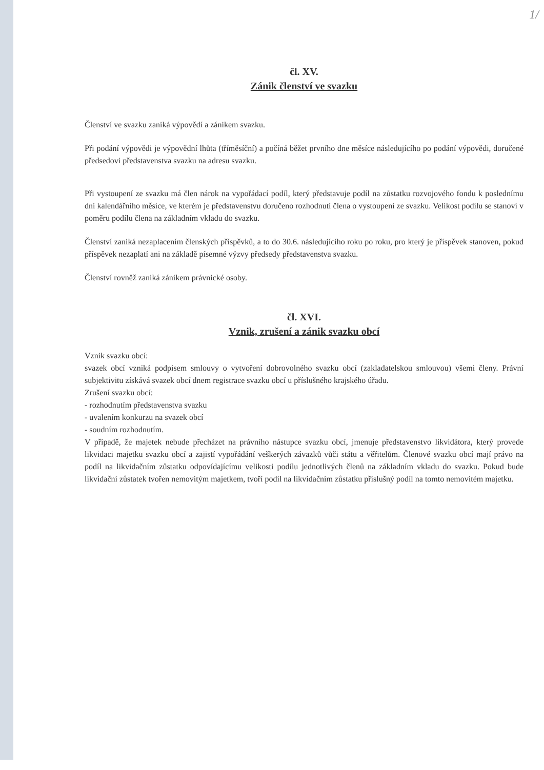1/
čl. XV.
Zánik členství ve svazku
Členství ve svazku zaniká výpovědí a zánikem svazku.
Při podání výpovědi je výpovědní lhůta (tříměsíční) a počíná běžet prvního dne měsíce následujícího po podání výpovědi, doručené předsedovi představenstva svazku na adresu svazku.
Při vystoupení ze svazku má člen nárok na vypořádací podíl, který představuje podíl na zůstatku rozvojového fondu k poslednímu dni kalendářního měsíce, ve kterém je představenstvu doručeno rozhodnutí člena o vystoupení ze svazku. Velikost podílu se stanoví v poměru podílu člena na základním vkladu do svazku.
Členství zaniká nezaplacením členských příspěvků, a to do 30.6. následujícího roku po roku, pro který je příspěvek stanoven, pokud příspěvek nezaplatí ani na základě písemné výzvy předsedy představenstva svazku.
Členství rovněž zaniká zánikem právnické osoby.
čl. XVI.
Vznik, zrušení a zánik svazku obcí
Vznik svazku obcí:
svazek obcí vzniká podpisem smlouvy o vytvoření dobrovolného svazku obcí (zakladatelskou smlouvou) všemi členy. Právní subjektivitu získává svazek obcí dnem registrace svazku obcí u příslušného krajského úřadu.
Zrušení svazku obcí:
- rozhodnutím představenstva svazku
- uvalením konkurzu na svazek obcí
- soudním rozhodnutím.
V případě, že majetek nebude přecházet na právního nástupce svazku obcí, jmenuje představenstvo likvidátora, který provede likvidaci majetku svazku obcí a zajistí vypořádání veškerých závazků vůči státu a věřitelům. Členové svazku obcí mají právo na podíl na likvidačním zůstatku odpovídajícímu velikosti podílu jednotlivých členů na základním vkladu do svazku. Pokud bude likvidační zůstatek tvořen nemovitým majetkem, tvoří podíl na likvidačním zůstatku příslušný podíl na tomto nemovitém majetku.